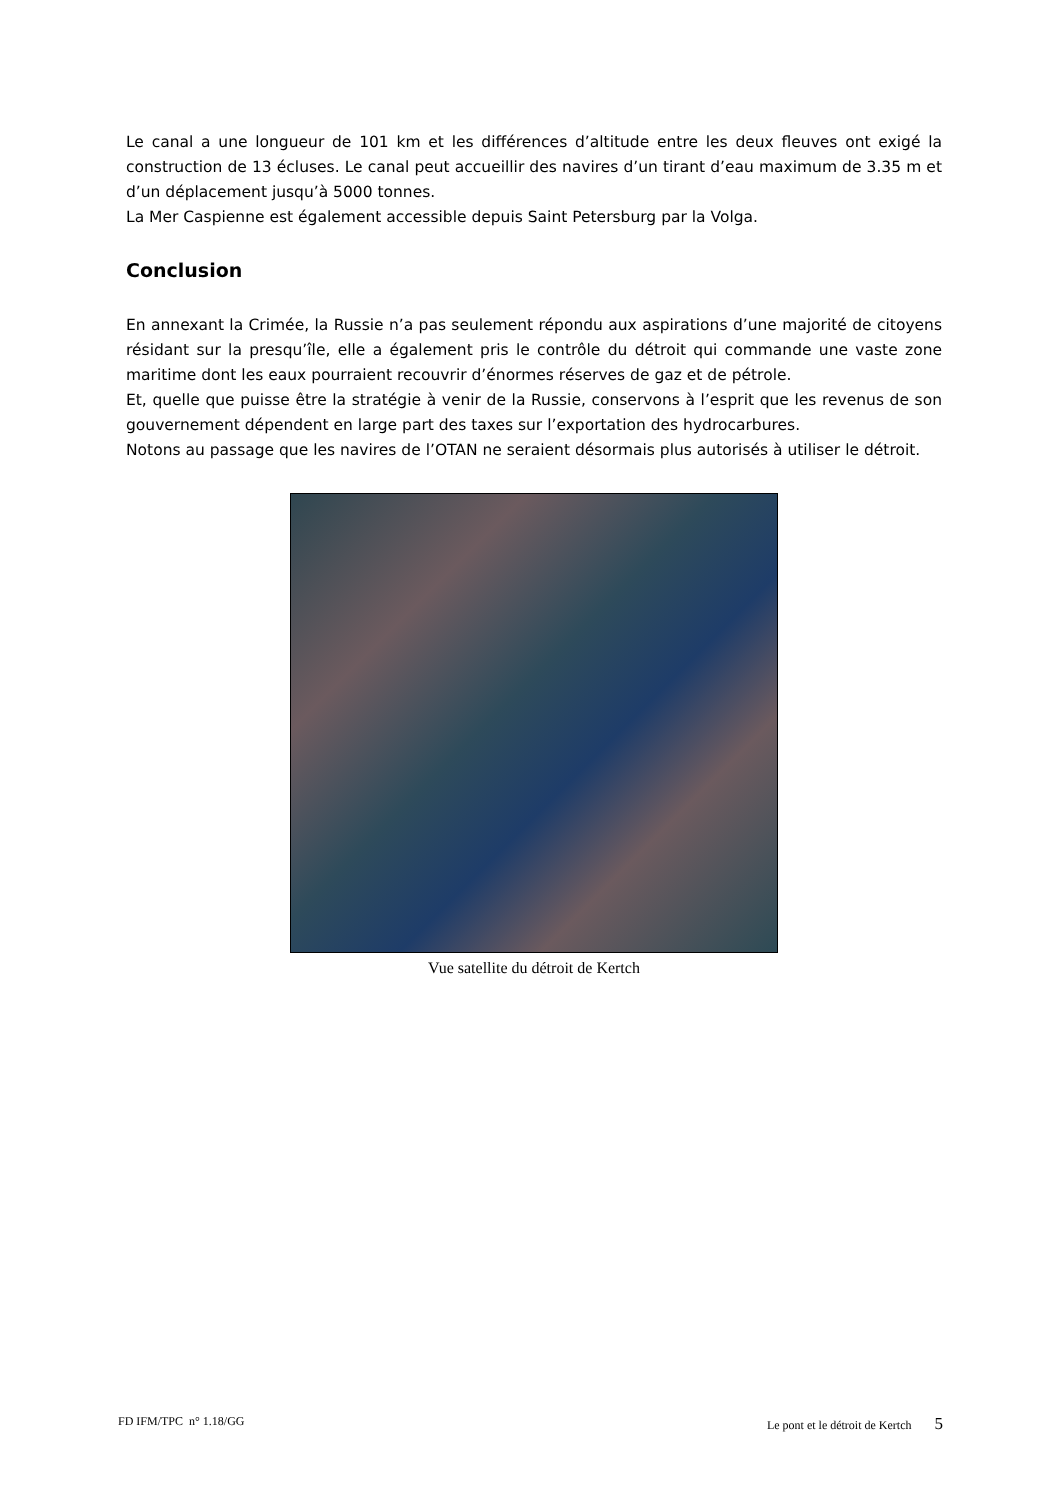Le canal a une longueur de 101 km et les différences d’altitude entre les deux fleuves ont exigé la construction de 13 écluses. Le canal peut accueillir des navires d’un tirant d’eau maximum de 3.35 m et d’un déplacement jusqu’à 5000 tonnes.
La Mer Caspienne est également accessible depuis Saint Petersburg par la Volga.
Conclusion
En annexant la Crimée, la Russie n’a pas seulement répondu aux aspirations d’une majorité de citoyens résidant sur la presqu’île, elle a également pris le contrôle du détroit qui commande une vaste zone maritime dont les eaux pourraient recouvrir d’énormes réserves de gaz et de pétrole.
Et, quelle que puisse être la stratégie à venir de la Russie, conservons à l’esprit que les revenus de son gouvernement dépendent en large part des taxes sur l’exportation des hydrocarbures.
Notons au passage que les navires de l’OTAN ne seraient désormais plus autorisés à utiliser le détroit.
Vue satellite du détroit de Kertch
FD IFM/TPC n° 1.18/GG Le pont et le détroit de Kertch 5